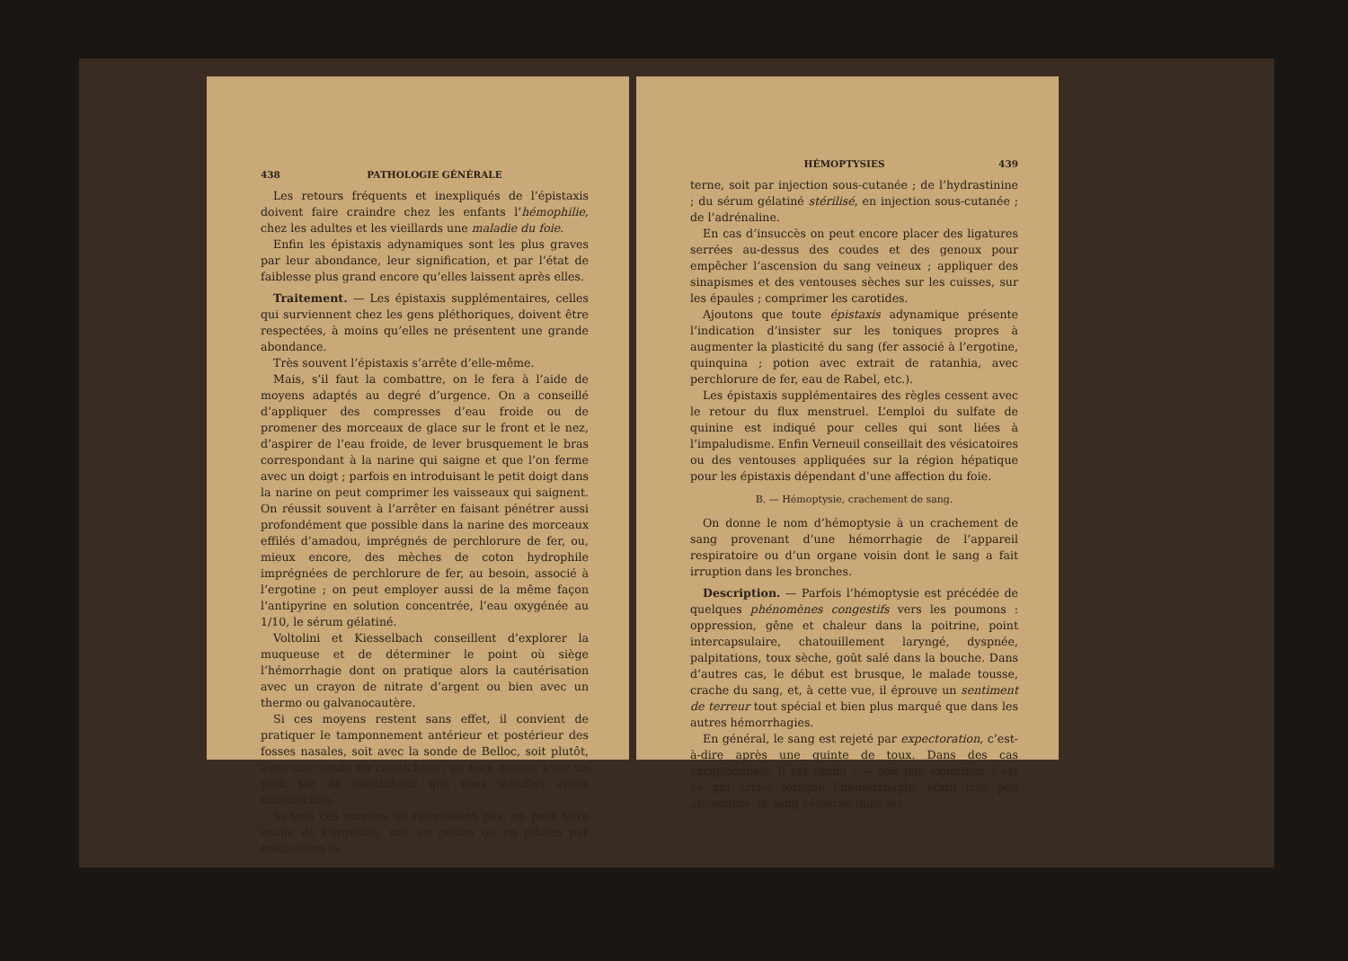438 PATHOLOGIE GÉNÉRALE
Les retours fréquents et inexpliqués de l’épistaxis doivent faire craindre chez les enfants l’hémophilie, chez les adultes et les vieillards une maladie du foie.
Enfin les épistaxis adynamiques sont les plus graves par leur abondance, leur signification, et par l’état de faiblesse plus grand encore qu’elles laissent après elles.
Traitement. — Les épistaxis supplémentaires, celles qui surviennent chez les gens pléthoriques, doivent être respectées, à moins qu’elles ne présentent une grande abondance.
Très souvent l’épistaxis s’arrête d’elle-même.
Mais, s’il faut la combattre, on le fera à l’aide de moyens adaptés au degré d’urgence. On a conseillé d’appliquer des compresses d’eau froide ou de promener des morceaux de glace sur le front et le nez, d’aspirer de l’eau froide, de lever brusquement le bras correspondant à la narine qui saigne et que l’on ferme avec un doigt ; parfois en introduisant le petit doigt dans la narine on peut comprimer les vaisseaux qui saignent. On réussit souvent à l’arrêter en faisant pénétrer aussi profondément que possible dans la narine des morceaux effilés d’amadou, imprégnés de perchlorure de fer, ou, mieux encore, des mèches de coton hydrophile imprégnées de perchlorure de fer, au besoin, associé à l’ergotine ; on peut employer aussi de la même façon l’antipyrine en solution concentrée, l’eau oxygénée au 1/10, le sérum gélatiné.
Voltolini et Kiesselbach conseillent d’explorer la muqueuse et de déterminer le point où siège l’hémorrhagie dont on pratique alors la cautérisation avec un crayon de nitrate d’argent ou bien avec un thermo ou galvanocautère.
Si ces moyens restent sans effet, il convient de pratiquer le tamponnement antérieur et postérieur des fosses nasales, soit avec la sonde de Belloc, soit plutôt, avec une sonde en caoutchouc, ou bien encore avec un petit sac de caoutchouc que vous insufflez après introduction.
Si tous ces moyens ne réussissent pas, on peut faire usage de l’ergotine, soit en potion ou en pilules par médication in-
HÉMOPTYSIES 439
terne, soit par injection sous-cutanée ; de l’hydrastinine ; du sérum gélatiné stérilisé, en injection sous-cutanée ; de l’adrénaline.
En cas d’insuccès on peut encore placer des ligatures serrées au-dessus des coudes et des genoux pour empêcher l’ascension du sang veineux ; appliquer des sinapismes et des ventouses sèches sur les cuisses, sur les épaules ; comprimer les carotides.
Ajoutons que toute épistaxis adynamique présente l’indication d’insister sur les toniques propres à augmenter la plasticité du sang (fer associé à l’ergotine, quinquina ; potion avec extrait de ratanhia, avec perchlorure de fer, eau de Rabel, etc.).
Les épistaxis supplémentaires des règles cessent avec le retour du flux menstruel. L’emploi du sulfate de quinine est indiqué pour celles qui sont liées à l’impaludisme. Enfin Verneuil conseillait des vésicatoires ou des ventouses appliquées sur la région hépatique pour les épistaxis dépendant d’une affection du foie.
B. — Hémoptysie, crachement de sang.
On donne le nom d’hémoptysie à un crachement de sang provenant d’une hémorrhagie de l’appareil respiratoire ou d’un organe voisin dont le sang a fait irruption dans les bronches.
Description. — Parfois l’hémoptysie est précédée de quelques phénomènes congestifs vers les poumons : oppression, gêne et chaleur dans la poitrine, point intercapsulaire, chatouillement laryngé, dyspnée, palpitations, toux sèche, goût salé dans la bouche. Dans d’autres cas, le début est brusque, le malade tousse, crache du sang, et, à cette vue, il éprouve un sentiment de terreur tout spécial et bien plus marqué que dans les autres hémorrhagies.
En général, le sang est rejeté par expectoration, c’est-à-dire après une quinte de toux. Dans des cas exceptionnels, il est rendu : — soit par expuition, c’est ce qui arrive lorsque l’hémorrhagie, étant très peu abondante, le sang séjourne dans les